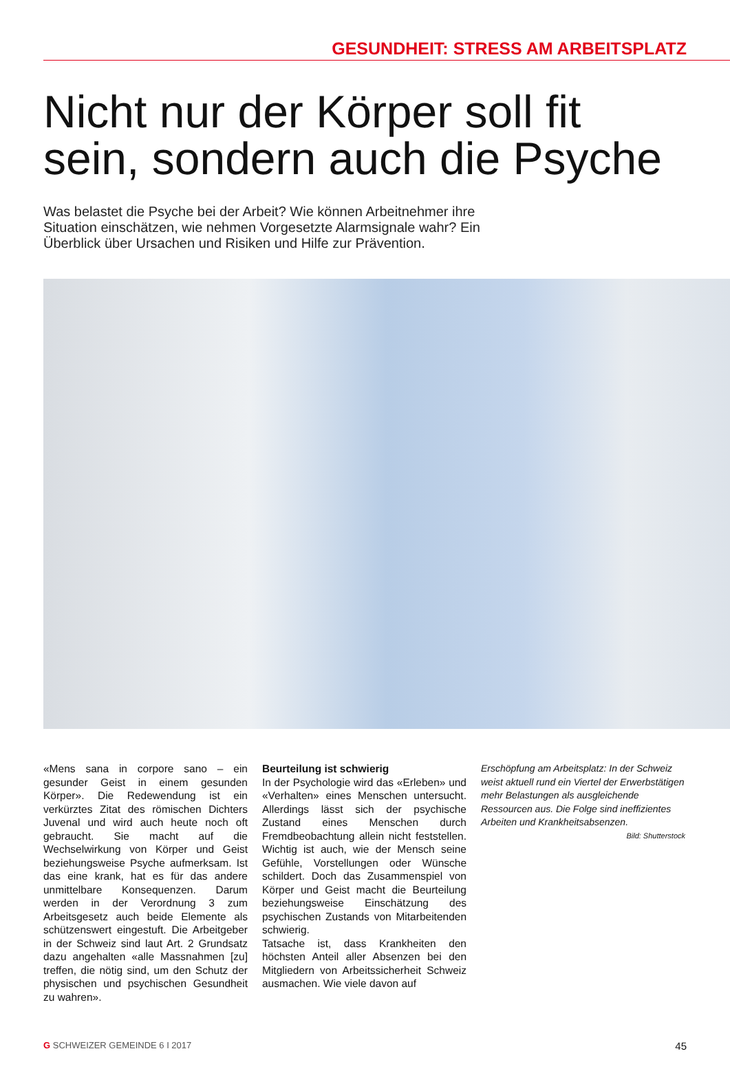GESUNDHEIT: STRESS AM ARBEITSPLATZ
Nicht nur der Körper soll fit sein, sondern auch die Psyche
Was belastet die Psyche bei der Arbeit? Wie können Arbeitnehmer ihre Situation einschätzen, wie nehmen Vorgesetzte Alarmsignale wahr? Ein Überblick über Ursachen und Risiken und Hilfe zur Prävention.
«Mens sana in corpore sano – ein gesunder Geist in einem gesunden Körper». Die Redewendung ist ein verkürztes Zitat des römischen Dichters Juvenal und wird auch heute noch oft gebraucht. Sie macht auf die Wechselwirkung von Körper und Geist beziehungsweise Psyche aufmerksam. Ist das eine krank, hat es für das andere unmittelbare Konsequenzen. Darum werden in der Verordnung 3 zum Arbeitsgesetz auch beide Elemente als schützenswert eingestuft. Die Arbeitgeber in der Schweiz sind laut Art. 2 Grundsatz dazu angehalten «alle Massnahmen [zu] treffen, die nötig sind, um den Schutz der physischen und psychischen Gesundheit zu wahren».
Beurteilung ist schwierig
In der Psychologie wird das «Erleben» und «Verhalten» eines Menschen untersucht. Allerdings lässt sich der psychische Zustand eines Menschen durch Fremdbeobachtung allein nicht feststellen. Wichtig ist auch, wie der Mensch seine Gefühle, Vorstellungen oder Wünsche schildert. Doch das Zusammenspiel von Körper und Geist macht die Beurteilung beziehungsweise Einschätzung des psychischen Zustands von Mitarbeitenden schwierig.
Tatsache ist, dass Krankheiten den höchsten Anteil aller Absenzen bei den Mitgliedern von Arbeitssicherheit Schweiz ausmachen. Wie viele davon auf
Erschöpfung am Arbeitsplatz: In der Schweiz weist aktuell rund ein Viertel der Erwerbstätigen mehr Belastungen als ausgleichende Ressourcen aus. Die Folge sind ineffizientes Arbeiten und Krankheitsabsenzen.
Bild: Shutterstock
G SCHWEIZER GEMEINDE 6 I 2017 45